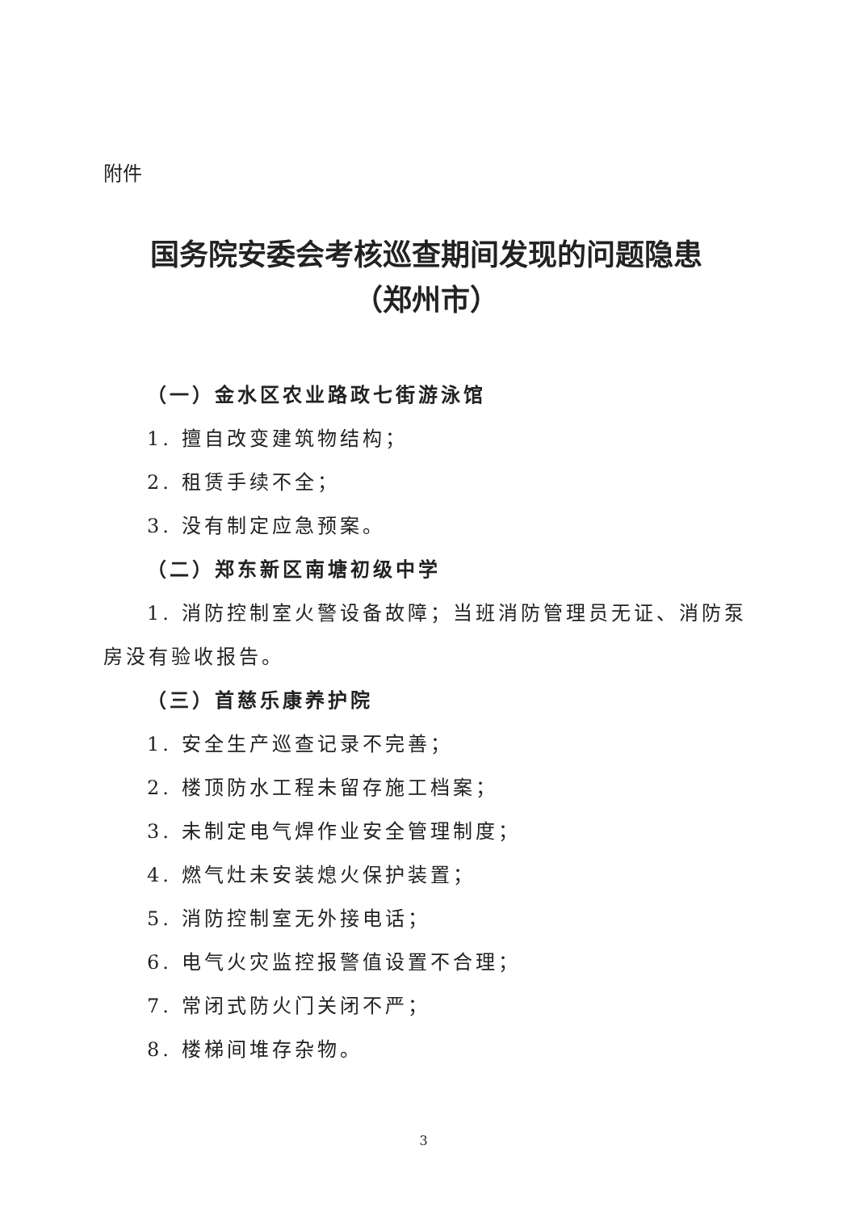附件
国务院安委会考核巡查期间发现的问题隐患
（郑州市）
（一）金水区农业路政七街游泳馆
1. 擅自改变建筑物结构；
2. 租赁手续不全；
3. 没有制定应急预案。
（二）郑东新区南塘初级中学
1. 消防控制室火警设备故障；当班消防管理员无证、消防泵房没有验收报告。
（三）首慈乐康养护院
1. 安全生产巡查记录不完善；
2. 楼顶防水工程未留存施工档案；
3. 未制定电气焊作业安全管理制度；
4. 燃气灶未安装熄火保护装置；
5. 消防控制室无外接电话；
6. 电气火灾监控报警值设置不合理；
7. 常闭式防火门关闭不严；
8. 楼梯间堆存杂物。
3